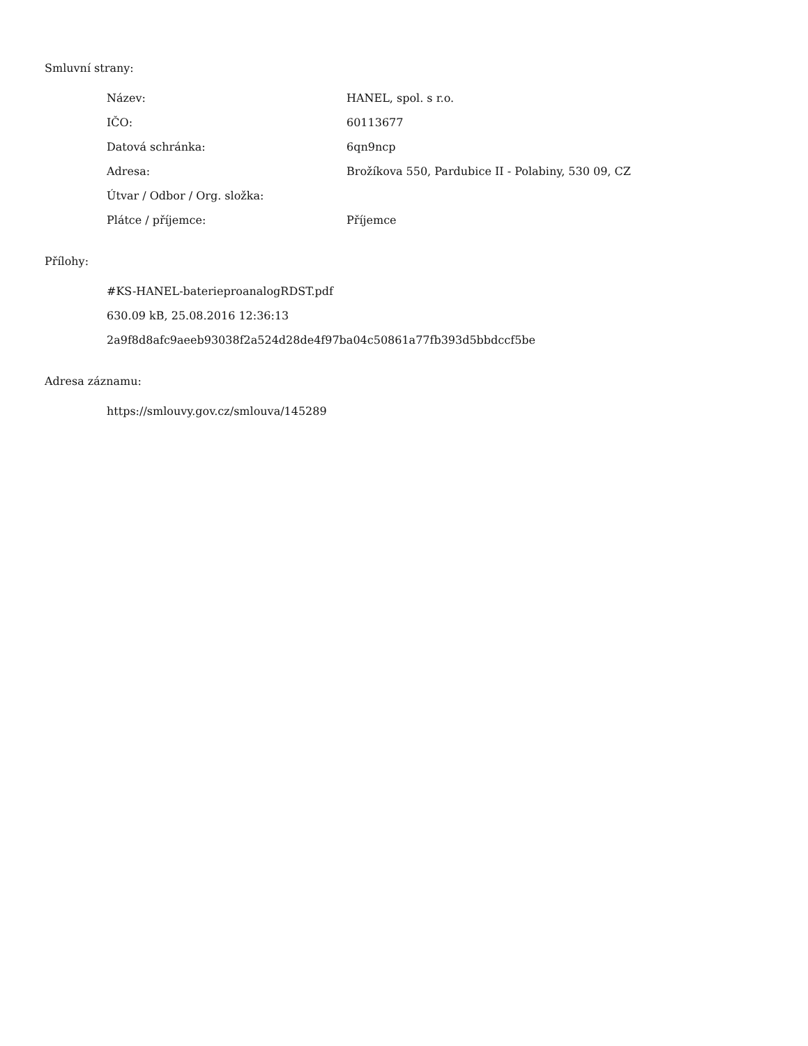Smluvní strany:
| Název: | HANEL, spol. s r.o. |
| IČO: | 60113677 |
| Datová schránka: | 6qn9ncp |
| Adresa: | Brožíkova 550, Pardubice II - Polabiny, 530 09, CZ |
| Útvar / Odbor / Org. složka: | |
| Plátce / příjemce: | Příjemce |
Přílohy:
#KS-HANEL-baterieproanalogRDST.pdf
630.09 kB, 25.08.2016 12:36:13
2a9f8d8afc9aeeb93038f2a524d28de4f97ba04c50861a77fb393d5bbdccf5be
Adresa záznamu:
https://smlouvy.gov.cz/smlouva/145289